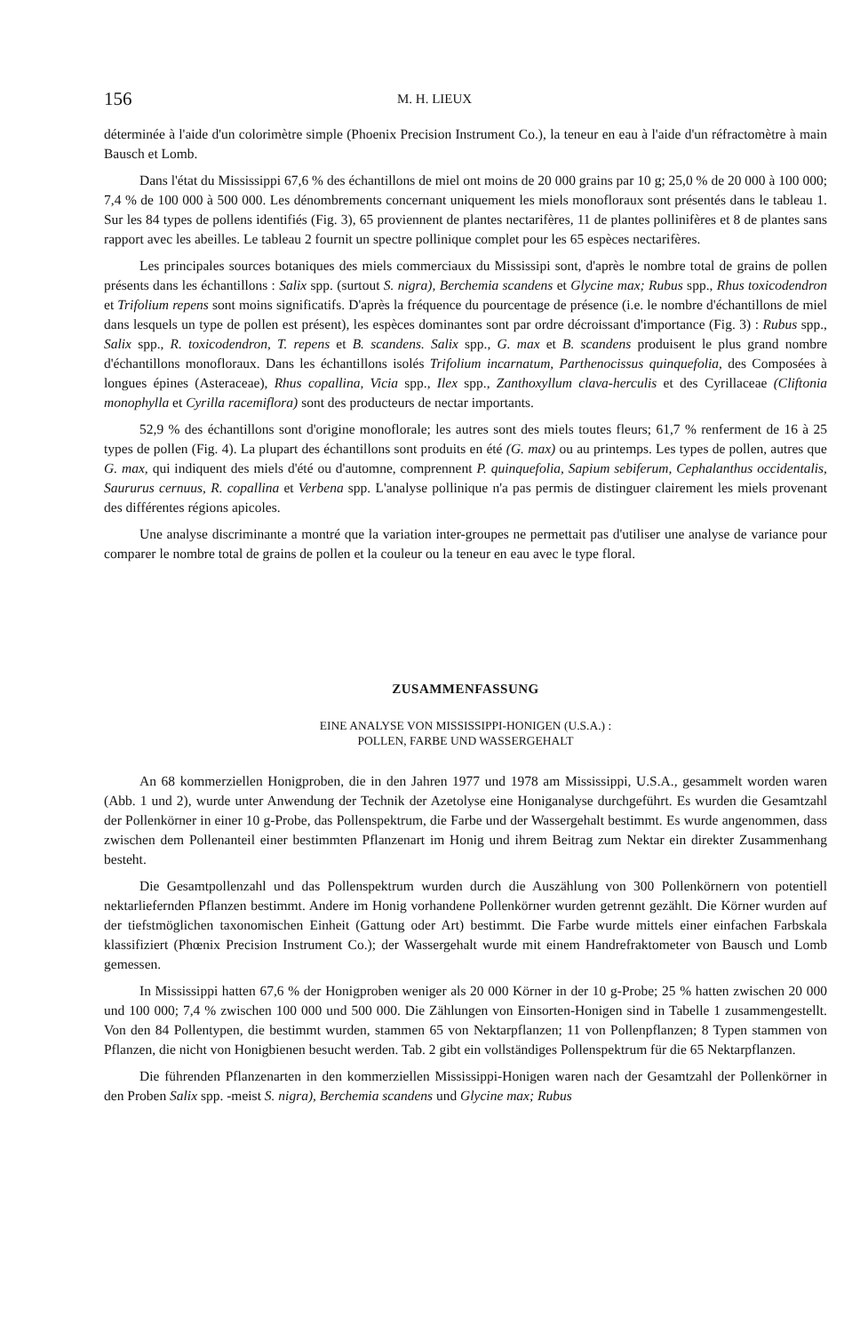156 M. H. LIEUX
déterminée à l'aide d'un colorimètre simple (Phoenix Precision Instrument Co.), la teneur en eau à l'aide d'un réfractomètre à main Bausch et Lomb.
Dans l'état du Mississippi 67,6 % des échantillons de miel ont moins de 20 000 grains par 10 g; 25,0 % de 20 000 à 100 000; 7,4 % de 100 000 à 500 000. Les dénombrements concernant uniquement les miels monofloraux sont présentés dans le tableau 1. Sur les 84 types de pollens identifiés (Fig. 3), 65 proviennent de plantes nectarifères, 11 de plantes pollinifères et 8 de plantes sans rapport avec les abeilles. Le tableau 2 fournit un spectre pollinique complet pour les 65 espèces nectarifères.
Les principales sources botaniques des miels commerciaux du Mississipi sont, d'après le nombre total de grains de pollen présents dans les échantillons : Salix spp. (surtout S. nigra), Berchemia scandens et Glycine max; Rubus spp., Rhus toxicodendron et Trifolium repens sont moins significatifs. D'après la fréquence du pourcentage de présence (i.e. le nombre d'échantillons de miel dans lesquels un type de pollen est présent), les espèces dominantes sont par ordre décroissant d'importance (Fig. 3) : Rubus spp., Salix spp., R. toxicodendron, T. repens et B. scandens. Salix spp., G. max et B. scandens produisent le plus grand nombre d'échantillons monofloraux. Dans les échantillons isolés Trifolium incarnatum, Parthenocissus quinquefolia, des Composées à longues épines (Asteraceae), Rhus copallina, Vicia spp., Ilex spp., Zanthoxyllum clava-herculis et des Cyrillaceae (Cliftonia monophylla et Cyrilla racemiflora) sont des producteurs de nectar importants.
52,9 % des échantillons sont d'origine monoflorale; les autres sont des miels toutes fleurs; 61,7 % renferment de 16 à 25 types de pollen (Fig. 4). La plupart des échantillons sont produits en été (G. max) ou au printemps. Les types de pollen, autres que G. max, qui indiquent des miels d'été ou d'automne, comprennent P. quinquefolia, Sapium sebiferum, Cephalanthus occidentalis, Saururus cernuus, R. copallina et Verbena spp. L'analyse pollinique n'a pas permis de distinguer clairement les miels provenant des différentes régions apicoles.
Une analyse discriminante a montré que la variation inter-groupes ne permettait pas d'utiliser une analyse de variance pour comparer le nombre total de grains de pollen et la couleur ou la teneur en eau avec le type floral.
ZUSAMMENFASSUNG
EINE ANALYSE VON MISSISSIPPI-HONIGEN (U.S.A.) :
POLLEN, FARBE UND WASSERGEHALT
An 68 kommerziellen Honigproben, die in den Jahren 1977 und 1978 am Mississippi, U.S.A., gesammelt worden waren (Abb. 1 und 2), wurde unter Anwendung der Technik der Azetolyse eine Honiganalyse durchgeführt. Es wurden die Gesamtzahl der Pollenkörner in einer 10 g-Probe, das Pollenspektrum, die Farbe und der Wassergehalt bestimmt. Es wurde angenommen, dass zwischen dem Pollenanteil einer bestimmten Pflanzenart im Honig und ihrem Beitrag zum Nektar ein direkter Zusammenhang besteht.
Die Gesamtpollenzahl und das Pollenspektrum wurden durch die Auszählung von 300 Pollenkörnern von potentiell nektarliefernden Pflanzen bestimmt. Andere im Honig vorhandene Pollenkörner wurden getrennt gezählt. Die Körner wurden auf der tiefstmöglichen taxonomischen Einheit (Gattung oder Art) bestimmt. Die Farbe wurde mittels einer einfachen Farbskala klassifiziert (Phœnix Precision Instrument Co.); der Wassergehalt wurde mit einem Handrefraktometer von Bausch und Lomb gemessen.
In Mississippi hatten 67,6 % der Honigproben weniger als 20 000 Körner in der 10 g-Probe; 25 % hatten zwischen 20 000 und 100 000; 7,4 % zwischen 100 000 und 500 000. Die Zählungen von Einsorten-Honigen sind in Tabelle 1 zusammengestellt. Von den 84 Pollentypen, die bestimmt wurden, stammen 65 von Nektarpflanzen; 11 von Pollenpflanzen; 8 Typen stammen von Pflanzen, die nicht von Honigbienen besucht werden. Tab. 2 gibt ein vollständiges Pollenspektrum für die 65 Nektarpflanzen.
Die führenden Pflanzenarten in den kommerziellen Mississippi-Honigen waren nach der Gesamtzahl der Pollenkörner in den Proben Salix spp. -meist S. nigra), Berchemia scandens und Glycine max; Rubus